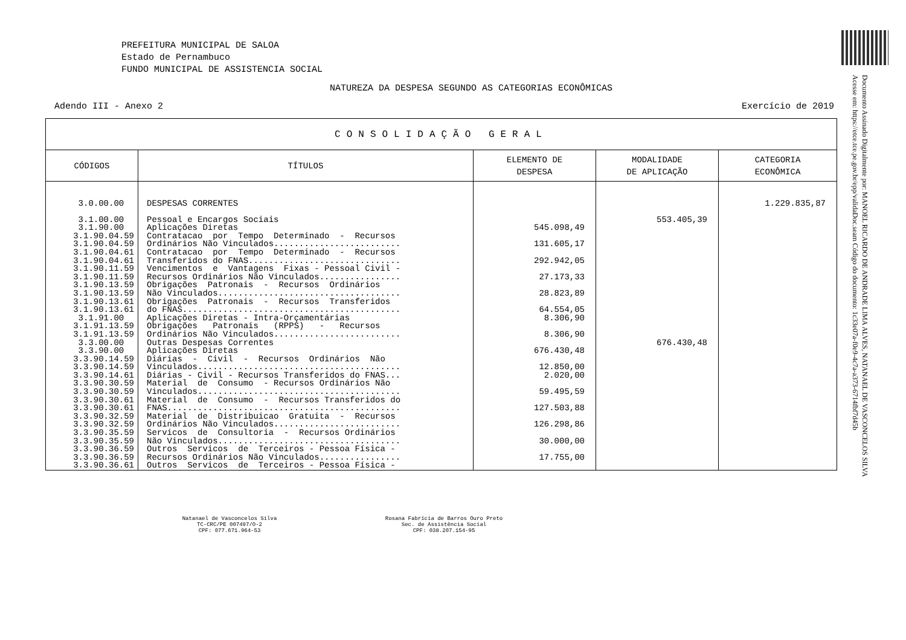PREFEITURA MUNICIPAL DE SALOA
Estado de Pernambuco
FUNDO MUNICIPAL DE ASSISTENCIA SOCIAL
NATUREZA DA DESPESA SEGUNDO AS CATEGORIAS ECONÔMICAS
Adendo III - Anexo 2 Exercício de 2019
| CONSOLIDAÇÃO GERAL | | | | |
| --- | --- | --- | --- | --- |
| CÓDIGOS | TÍTULOS | ELEMENTO DE DESPESA | MODALIDADE DE APLICAÇÃO | CATEGORIA ECONÔMICA |
| 3.0.00.00 | DESPESAS CORRENTES | | | 1.229.835,87 |
| 3.1.00.00 3.1.90.00 3.1.90.04.59 3.1.90.04.59 3.1.90.04.61 3.1.90.04.61 3.1.90.11.59 3.1.90.11.59 3.1.90.13.59 3.1.90.13.59 3.1.90.13.61 3.1.90.13.61 3.1.91.00 3.1.91.13.59 3.1.91.13.59 3.3.00.00 3.3.90.00 3.3.90.14.59 3.3.90.14.59 3.3.90.14.61 3.3.90.30.59 3.3.90.30.59 3.3.90.30.61 3.3.90.30.61 3.3.90.32.59 3.3.90.32.59 3.3.90.35.59 3.3.90.35.59 3.3.90.36.59 3.3.90.36.59 3.3.90.36.61 | Pessoal e Encargos Sociais Aplicações Diretas Contratacao por Tempo Determinado - Recursos Ordinários Não Vinculados......................... Contratacao por Tempo Determinado - Recursos Transferidos do FNAS.............................. Vencimentos e Vantagens Fixas - Pessoal Civil - Recursos Ordinários Não Vinculados................ Obrigações Patronais - Recursos Ordinários Não Vinculados.................................... Obrigações Patronais - Recursos Transferidos do FNAS........................................... Aplicações Diretas - Intra-Orçamentárias Obrigações Patronais (RPPS) - Recursos Ordinários Não Vinculados......................... Outras Despesas Correntes Aplicações Diretas Diárias - Civil - Recursos Ordinários Não Vinculados........................................ Diárias - Civil - Recursos Transferidos do FNAS... Material de Consumo - Recursos Ordinários Não Vinculados........................................ Material de Consumo - Recursos Transferidos do FNAS.............................................. Material de Distribuicao Gratuita - Recursos Ordinários Não Vinculados......................... Servicos de Consultoria - Recursos Ordinários Não Vinculados.................................... Outros Servicos de Terceiros - Pessoa Física - Recursos Ordinários Não Vinculados................ Outros Servicos de Terceiros - Pessoa Física - | 545.098,49 131.605,17 292.942,05 27.173,33 28.823,89 64.554,05 8.306,90 8.306,90 676.430,48 12.850,00 2.020,00 59.495,59 127.503,88 126.298,86 30.000,00 17.755,00 | 553.405,39 676.430,48 | |
Natanael de Vasconcelos Silva
TC-CRC/PE 007497/O-2
CPF: 077.671.964-53
Rosana Fabrícia de Barros Ouro Preto
Sec. de Assistência Social
CPF: 038.207.154-95
Documento Assinado Digitalmente por: MANOEL RICARDO DE ANDRADE LIMA ALVES, NATANAEL DE VASCONCELOS SILVA
Acesse em: https://etce.tce.pe.gov.br/epp/validaDoc.seam Código do documento: 1c33e07a-f0e9-4c7a-a373-6714fbf7d45b